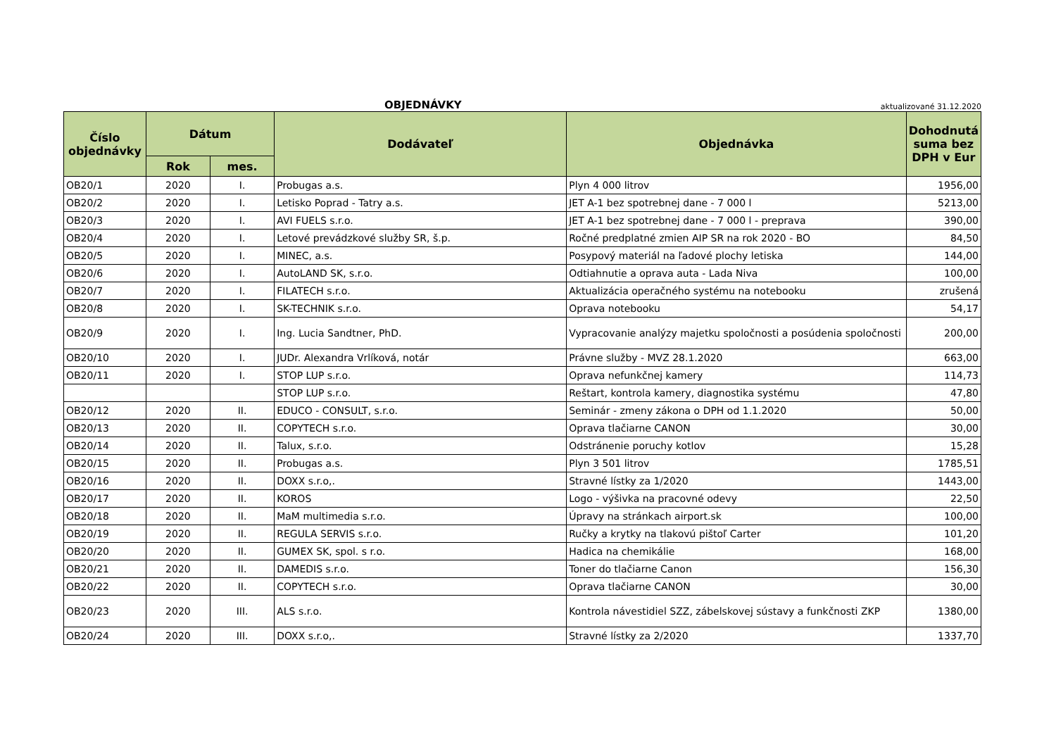OBJEDNÁVKY aktualizované 31.12.2020
| Číslo objednávky | Dátum | | Dodávateľ | Objednávka | Dohodnutá suma bez DPH v Eur |
| --- | --- | --- | --- | --- | --- |
| | Rok | mes. | | | |
| OB20/1 | 2020 | I. | Probugas a.s. | Plyn 4 000 litrov | 1956,00 |
| OB20/2 | 2020 | I. | Letisko Poprad - Tatry a.s. | JET A-1 bez spotrebnej dane - 7 000 l | 5213,00 |
| OB20/3 | 2020 | I. | AVI FUELS s.r.o. | JET A-1 bez spotrebnej dane - 7 000 l - preprava | 390,00 |
| OB20/4 | 2020 | I. | Letové prevádzkové služby SR, š.p. | Ročné predplatné zmien AIP SR na rok 2020 - BO | 84,50 |
| OB20/5 | 2020 | I. | MINEC, a.s. | Posypový materiál na ľadové plochy letiska | 144,00 |
| OB20/6 | 2020 | I. | AutoLAND SK, s.r.o. | Odtiahnutie a oprava auta - Lada Niva | 100,00 |
| OB20/7 | 2020 | I. | FILATECH s.r.o. | Aktualizácia operačného systému na notebooku | zrušená |
| OB20/8 | 2020 | I. | SK-TECHNIK s.r.o. | Oprava notebooku | 54,17 |
| OB20/9 | 2020 | I. | Ing. Lucia Sandtner, PhD. | Vypracovanie analýzy majetku spoločnosti a posúdenia spoločnosti | 200,00 |
| OB20/10 | 2020 | I. | JUDr. Alexandra Vrlíková, notár | Právne služby - MVZ 28.1.2020 | 663,00 |
| OB20/11 | 2020 | I. | STOP LUP s.r.o. | Oprava nefunkčnej kamery | 114,73 |
| | | | STOP LUP s.r.o. | Reštart, kontrola kamery, diagnostika systému | 47,80 |
| OB20/12 | 2020 | II. | EDUCO - CONSULT, s.r.o. | Seminár - zmeny zákona o DPH od 1.1.2020 | 50,00 |
| OB20/13 | 2020 | II. | COPYTECH s.r.o. | Oprava tlačiarne CANON | 30,00 |
| OB20/14 | 2020 | II. | Talux, s.r.o. | Odstránenie poruchy kotlov | 15,28 |
| OB20/15 | 2020 | II. | Probugas a.s. | Plyn 3 501 litrov | 1785,51 |
| OB20/16 | 2020 | II. | DOXX s.r.o,. | Stravné lístky za 1/2020 | 1443,00 |
| OB20/17 | 2020 | II. | KOROS | Logo - výšivka na pracovné odevy | 22,50 |
| OB20/18 | 2020 | II. | MaM multimedia s.r.o. | Úpravy na stránkach airport.sk | 100,00 |
| OB20/19 | 2020 | II. | REGULA SERVIS s.r.o. | Ručky a krytky na tlakovú pištoľ Carter | 101,20 |
| OB20/20 | 2020 | II. | GUMEX SK, spol. s r.o. | Hadica na chemikálie | 168,00 |
| OB20/21 | 2020 | II. | DAMEDIS s.r.o. | Toner do tlačiarne Canon | 156,30 |
| OB20/22 | 2020 | II. | COPYTECH s.r.o. | Oprava tlačiarne CANON | 30,00 |
| OB20/23 | 2020 | III. | ALS s.r.o. | Kontrola návestidiel SZZ, zábelskovej sústavy a funkčnosti ZKP | 1380,00 |
| OB20/24 | 2020 | III. | DOXX s.r.o,. | Stravné lístky za 2/2020 | 1337,70 |